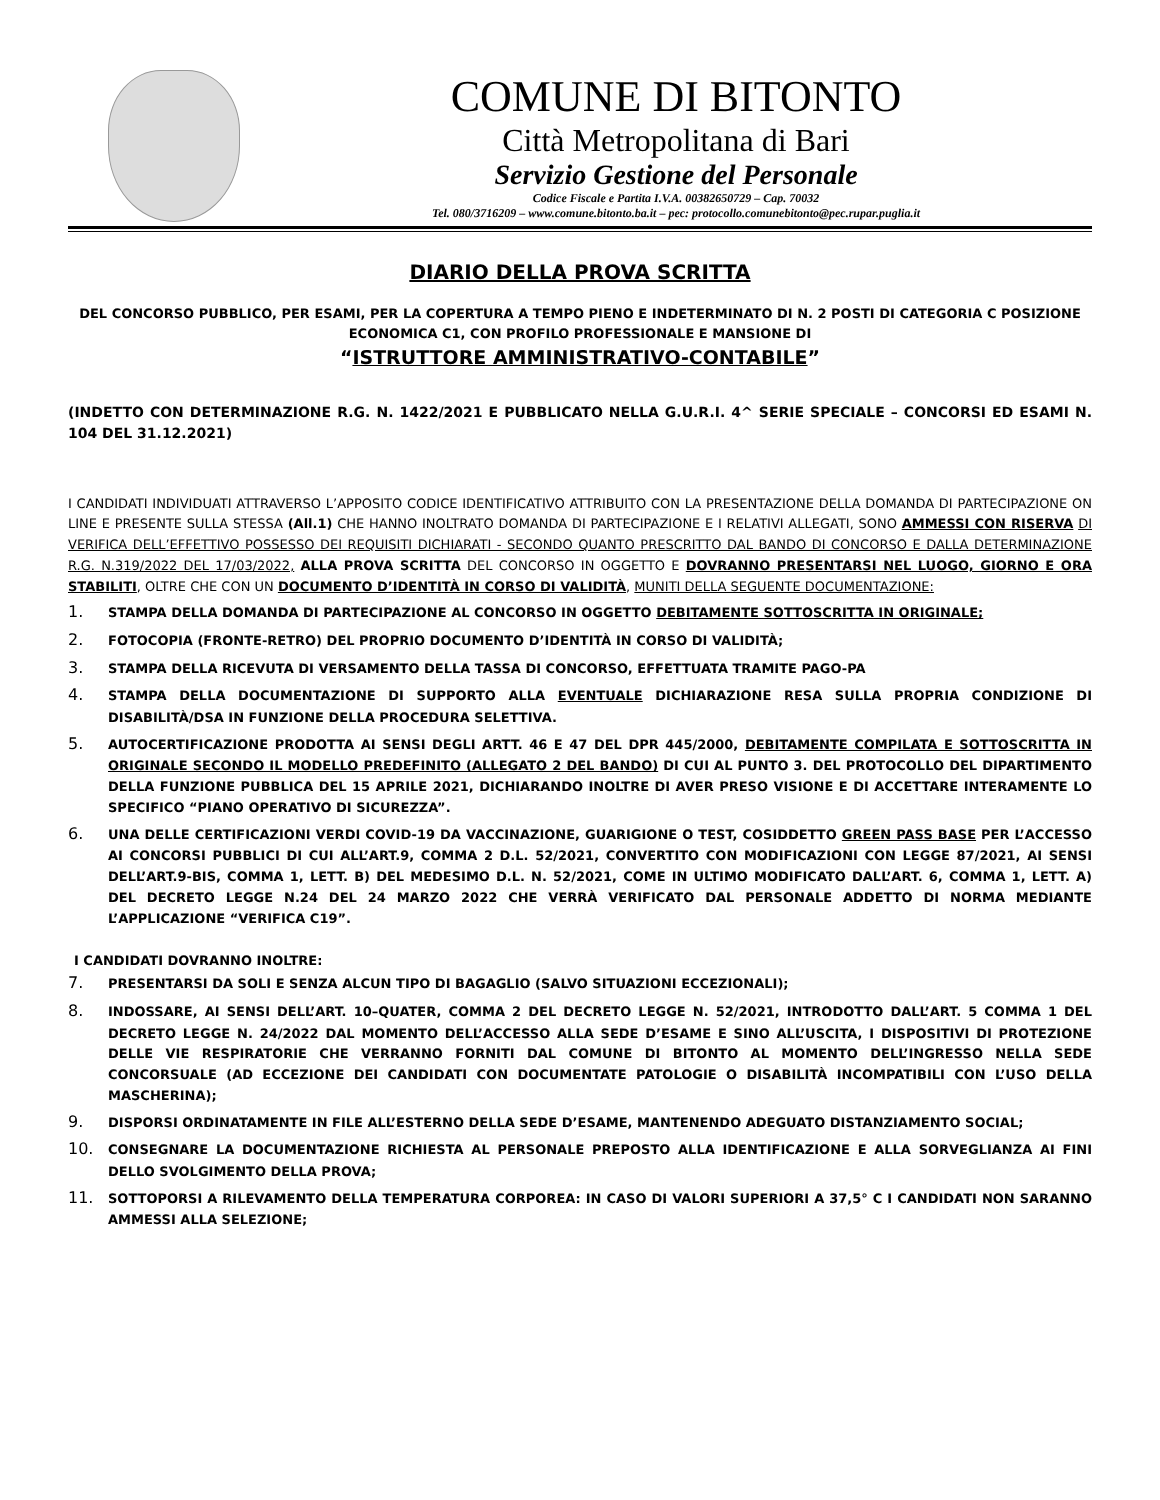COMUNE DI BITONTO
Città Metropolitana di Bari
Servizio Gestione del Personale
Codice Fiscale e Partita I.V.A. 00382650729 – Cap. 70032
Tel. 080/3716209 – www.comune.bitonto.ba.it – pec: protocollo.comunebitonto@pec.rupar.puglia.it
DIARIO DELLA PROVA SCRITTA
DEL CONCORSO PUBBLICO, PER ESAMI, PER LA COPERTURA A TEMPO PIENO E INDETERMINATO DI N. 2 POSTI DI CATEGORIA C POSIZIONE ECONOMICA C1, CON PROFILO PROFESSIONALE E MANSIONE DI
“ISTRUTTORE AMMINISTRATIVO-CONTABILE”
(INDETTO CON DETERMINAZIONE R.G. N. 1422/2021 E PUBBLICATO NELLA G.U.R.I. 4^ SERIE SPECIALE – CONCORSI ED ESAMI N. 104 DEL 31.12.2021)
I CANDIDATI INDIVIDUATI ATTRAVERSO L’APPOSITO CODICE IDENTIFICATIVO ATTRIBUITO CON LA PRESENTAZIONE DELLA DOMANDA DI PARTECIPAZIONE ON LINE E PRESENTE SULLA STESSA (All.1) CHE HANNO INOLTRATO DOMANDA DI PARTECIPAZIONE E I RELATIVI ALLEGATI, SONO AMMESSI CON RISERVA DI VERIFICA DELL’EFFETTIVO POSSESSO DEI REQUISITI DICHIARATI - SECONDO QUANTO PRESCRITTO DAL BANDO DI CONCORSO E DALLA DETERMINAZIONE R.G. N.319/2022 DEL 17/03/2022, ALLA PROVA SCRITTA DEL CONCORSO IN OGGETTO E DOVRANNO PRESENTARSI NEL LUOGO, GIORNO E ORA STABILITI, OLTRE CHE CON UN DOCUMENTO D’IDENTITÀ IN CORSO DI VALIDITÀ, MUNITI DELLA SEGUENTE DOCUMENTAZIONE:
1. STAMPA DELLA DOMANDA DI PARTECIPAZIONE AL CONCORSO IN OGGETTO DEBITAMENTE SOTTOSCRITTA IN ORIGINALE;
2. FOTOCOPIA (FRONTE-RETRO) DEL PROPRIO DOCUMENTO D’IDENTITÀ IN CORSO DI VALIDITÀ;
3. STAMPA DELLA RICEVUTA DI VERSAMENTO DELLA TASSA DI CONCORSO, EFFETTUATA TRAMITE PAGO-PA
4. STAMPA DELLA DOCUMENTAZIONE DI SUPPORTO ALLA EVENTUALE DICHIARAZIONE RESA SULLA PROPRIA CONDIZIONE DI DISABILITÀ/DSA IN FUNZIONE DELLA PROCEDURA SELETTIVA.
5. AUTOCERTIFICAZIONE PRODOTTA AI SENSI DEGLI ARTT. 46 E 47 DEL DPR 445/2000, DEBITAMENTE COMPILATA E SOTTOSCRITTA IN ORIGINALE SECONDO IL MODELLO PREDEFINITO (ALLEGATO 2 DEL BANDO) DI CUI AL PUNTO 3. DEL PROTOCOLLO DEL DIPARTIMENTO DELLA FUNZIONE PUBBLICA DEL 15 APRILE 2021, DICHIARANDO INOLTRE DI AVER PRESO VISIONE E DI ACCETTARE INTERAMENTE LO SPECIFICO “PIANO OPERATIVO DI SICUREZZA”.
6. UNA DELLE CERTIFICAZIONI VERDI COVID-19 DA VACCINAZIONE, GUARIGIONE O TEST, COSIDDETTO GREEN PASS BASE PER L’ACCESSO AI CONCORSI PUBBLICI DI CUI ALL’ART.9, COMMA 2 D.L. 52/2021, CONVERTITO CON MODIFICAZIONI CON LEGGE 87/2021, AI SENSI DELL’ART.9-BIS, COMMA 1, LETT. B) DEL MEDESIMO D.L. N. 52/2021, COME IN ULTIMO MODIFICATO DALL’ART. 6, COMMA 1, LETT. A) DEL DECRETO LEGGE N.24 DEL 24 MARZO 2022 CHE VERRÀ VERIFICATO DAL PERSONALE ADDETTO DI NORMA MEDIANTE L’APPLICAZIONE “VERIFICA C19”.
I CANDIDATI DOVRANNO INOLTRE:
7. PRESENTARSI DA SOLI E SENZA ALCUN TIPO DI BAGAGLIO (SALVO SITUAZIONI ECCEZIONALI);
8. INDOSSARE, AI SENSI DELL’ART. 10–QUATER, COMMA 2 DEL DECRETO LEGGE N. 52/2021, INTRODOTTO DALL’ART. 5 COMMA 1 DEL DECRETO LEGGE N. 24/2022 DAL MOMENTO DELL’ACCESSO ALLA SEDE D’ESAME E SINO ALL’USCITA, I DISPOSITIVI DI PROTEZIONE DELLE VIE RESPIRATORIE CHE VERRANNO FORNITI DAL COMUNE DI BITONTO AL MOMENTO DELL’INGRESSO NELLA SEDE CONCORSUALE (AD ECCEZIONE DEI CANDIDATI CON DOCUMENTATE PATOLOGIE O DISABILITÀ INCOMPATIBILI CON L’USO DELLA MASCHERINA);
9. DISPORSI ORDINATAMENTE IN FILE ALL’ESTERNO DELLA SEDE D’ESAME, MANTENENDO ADEGUATO DISTANZIAMENTO SOCIAL;
10. CONSEGNARE LA DOCUMENTAZIONE RICHIESTA AL PERSONALE PREPOSTO ALLA IDENTIFICAZIONE E ALLA SORVEGLIANZA AI FINI DELLO SVOLGIMENTO DELLA PROVA;
11. SOTTOPORSI A RILEVAMENTO DELLA TEMPERATURA CORPOREA: IN CASO DI VALORI SUPERIORI A 37,5° C I CANDIDATI NON SARANNO AMMESSI ALLA SELEZIONE;